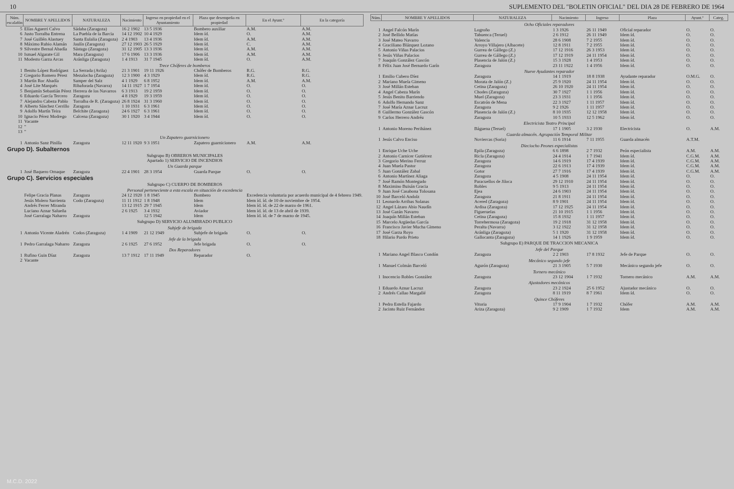10 SUPLEMENTO DEL "BOLETIN OFICIAL" DEL DIA 28 DE FEBRERO DE 1964
| Núm. escalafón | NOMBRE Y APELLIDOS | NATURALEZA | Nacimiento | Ingreso en propiedad en el Ayuntamiento | Plaza que desempeña en propiedad | En el Ayunt.º | En la categoría |
| --- | --- | --- | --- | --- | --- | --- | --- |
| 5 | Elías Aguerri Calvo | Sádaba (Zaragoza) | 16 2 1902 | 13 5 1936 | Bombero auxiliar | A.M. | A.M. |
| 6 | Justo Torralba Entrena | La Puebla de la Barcia | 14 12 1902 | 10 4 1929 | Idem íd. | O. | A.M. |
| 7 | José Guillén Alastuey | Santa Eulalia (Zaragoza) | 2 4 1903 | 13 4 1936 | Idem íd. | A.M. | A.M. |
| 8 | Máximo Rubio Alamán | Jaulín (Zaragoza) | 27 12 1903 | 26 5 1929 | Idem íd. | C. | A.M. |
| 9 | Silvestre Bernal Abadía | Sástago (Zaragoza) | 31 12 1905 | 13 3 1936 | Idem íd. | A.M. | A.M. |
| 10 | Ismael Algarate Gil | Mara (Zaragoza) | 17 6 1906 | 13 3 1936 | Idem íd. | A.M. | A.M. |
| 11 | Modesto Garza Arcas | Aránliga (Zaragoza) | 1 4 1913 | 31 7 1945 | Idem íd. | O. | A.M. |
| Trece Chóferes de bomberos | | | | | | | |
| 1 | Benito López Rodríguez | La Serrada (Avila) | 21 3 1901 | 19 11 1926 | Chófer de Bomberos | R.G. | R.G. |
| 2 | Gregorio Romero Pérez | Mezalocha (Zaragoza) | 12 3 1900 | 4 3 1929 | Idem íd. | R.G. | R.G. |
| 3 | Martín Roc Abadía | Samper del Salz | 4 1 1929 | 6 8 1952 | Idem íd. | A.M. | A.M. |
| 4 | José Lite Marqués | Ribaforada (Navarra) | 14 11 1927 | 1 7 1954 | Idem íd. | O. | O. |
| 5 | Benjamín Sebastián Pérez | Herrera de los Navarros | 6 3 1913 | 19 2 1959 | Idem íd. | O. | O. |
| 6 | Eduardo García Tercero | Zaragoza | 4 8 1929 | 19 3 1959 | Idem íd. | O. | O. |
| 7 | Alejandro Cabeza Pablo | Torralba de R. (Zaragoza) | 26 8 1924 | 31 3 1960 | Idem íd. | O. | O. |
| 8 | Alberto Sánchez Cerrillo | Zaragoza | 1 10 1931 | 6 3 1961 | Idem íd. | O. | O. |
| 9 | Adolfo Martín Teira | Belchite (Zaragoza) | 24 6 1927 | 6 3 1961 | Idem íd. | O. | O. |
| 10 | Ignacio Pérez Modrego | Calcena (Zaragoza) | 30 1 1920 | 3 4 1944 | Idem íd. | O. | O. |
| 11 | Vacante | | | | | | |
| 12 | " | | | | | | |
| 13 | " | | | | | | |
| Un Zapatero guarnicionero | | | | | | | |
| 1 | Antonio Sanz Pinilla | Zaragoza | 12 11 1920 | 9 3 1951 | Zapatero guarnicionero | A.M. | A.M. |
| Grupo D). Subalternos | | | | | | | |
| Subgrupo B) OBREROS MUNICIPALES Apartado 1) SERVICIO DE INCENDIOS | | | | | | | |
| Un Guarda parque | | | | | | | |
| 1 | José Baquero Ornaque | Zaragoza | 22 4 1901 | 28 3 1954 | Guarda Parque | O. | O. |
| Grupo C). Servicios especiales | | | | | | | |
| Subgrupo C) CUERPO DE BOMBEROS | | | | | | | |
| Personal perteneciente a esta escala en situación de excedencia | | | | | | | |
| | Felipe Gracia Planas | Zaragoza | 24 12 1920 | 1 8 1945 | Bombero | Excedencia voluntaria por acuerdo municipal de 4 febrero 1949. | |
| | Jesús Molero Sarrienta | Codo (Zaragoza) | 11 11 1912 | 1 8 1948 | Idem | Idem íd. íd. de 10 de noviembre de 1954. | |
| | Andrés Ferrer Miranda | | 13 12 1915 | 29 7 1945 | Idem | Idem íd. íd. de 22 de marzo de 1961. | |
| | Luciano Aznar Salueña | | 2 6 1925 | 3 4 1932 | Aviador | Idem íd. íd. de 13 de abril de 1939. | |
| | José Garralaga Naharro | Zaragoza | | 12 5 1942 | Idem | Idem íd. íd. de 7 de marzo de 1945. | |
| Subgrupo D) SERVICIO ALUMBRADO PUBLICO | | | | | | | |
| Subjefe de brigada | | | | | | | |
| 1 | Antonio Vicente Aladrén | Codos (Zaragoza) | 1 4 1909 | 21 12 1949 | Subjefe de brigada | O. | O. |
| Jefe de la brigada | | | | | | | |
| 1 | Pedro Garralaga Naharro | Zaragoza | 2 6 1925 | 27 6 1952 | Jefe brigada | O. | O. |
| Dos Reparadores | | | | | | | |
| 1 | Rufino Guin Díaz | Zaragoza | 13 7 1912 | 17 11 1949 | Reparador | O. | |
| 2 | Vacante | | | | | | |
| Núm. | NOMBRE Y APELLIDOS | NATURALEZA | Nacimiento | Ingreso | Plaza | Ayunt.º | Categ. |
| --- | --- | --- | --- | --- | --- | --- | --- |
| Ocho Oficiales reparadores | | | | | | | |
| 1 | Angel Falcón Marín | Logroño | 1 3 1926 | 26 11 1949 | Oficial reparador | O. | O. |
| 2 | José Bellido Matías | Tabuenca (Teruel) | 2 6 1912 | 26 11 1949 | Idem íd. | O. | O. |
| 3 | José Mateo Navarro | Valencia | 28 6 1908 | 7 2 1955 | Idem íd. | O. | O. |
| 4 | Graciliano Blázquez Lozano | Arroyo Villajero (Albacete) | 12 8 1911 | 7 2 1955 | Idem íd. | O. | O. |
| 5 | Antonio Viñas Palacios | Gurrea de Gállego (Z.) | 17 12 1916 | 26 3 1953 | Idem íd. | O. | O. |
| 6 | Jesús Viñas Palacios | Gurrea de Gállego (Z.) | 17 12 1919 | 24 11 1954 | Idem íd. | O. | O. |
| 7 | Joaquín González Gascón | Plasencia de Jalón (Z.) | 15 3 1928 | 1 4 1953 | Idem íd. | O. | O. |
| 8 | Félix Juan José Bernardo Garín | Zaragoza | 23 11 1922 | 1 4 1956 | Idem íd. | O. | O. |
| Nueve Ayudantes reparador | | | | | | | |
| 1 | Emilio Cubero Díez | Zaragoza | 14 1 1919 | 18 8 1938 | Ayudante reparador | O.M.G. | O. |
| 2 | Mariano Muela Gimeno | Morata de Jalón (Z.) | 25 9 1920 | 24 11 1954 | Idem íd. | O. | O. |
| 3 | José Millán Esteban | Cetina (Zaragoza) | 26 10 1920 | 24 11 1954 | Idem íd. | O. | O. |
| 4 | Angel Cabeza Marín | Chodes (Zaragoza) | 30 7 1927 | 1 1 1956 | Idem íd. | O. | O. |
| 5 | Jesús Benito Barriendo | Muel (Zaragoza) | 23 3 1931 | 1 1 1956 | Idem íd. | O. | O. |
| 6 | Adolfo Hernando Sanz | Escatrón de Mena | 22 3 1927 | 1 11 1957 | Idem íd. | O. | O. |
| 7 | José María Aznar Lacruz | Zaragoza | 9 2 1926 | 1 11 1957 | Idem íd. | O. | O. |
| 8 | Guillermo González Gascón | Plasencia de Jalón (Z.) | 8 10 1935 | 12 12 1958 | Idem íd. | O. | O. |
| 9 | Carlos Herrero Andréu | Zaragoza | 10 5 1933 | 12 5 1962 | Idem íd. | O. | O. |
| Electricista Teatro Principal | | | | | | | |
| 1 | Antonio Moreno Perihánez | Báguena (Teruel) | 17 1 1905 | 3 2 1930 | Electricista | O. | A.M. |
| Guarda almacén. Agrupación Temporal Militar | | | | | | | |
| 1 | Jesús Calvo Enciso | Noviercas (Soria) | 11 6 1914 | 7 11 1955 | Guarda almacén | A.T.M. | |
| Dieciocho Peones especialistas | | | | | | | |
| 1 | Enrique Uche Uche | Epila (Zaragoza) | 6 6 1898 | 2 7 1932 | Peón especialista | A.M. | A.M. |
| 2 | Antonio Carnicer Gutiérrez | Ricla (Zaragoza) | 24 4 1914 | 1 7 1941 | Idem íd. | C.G.M. | A.M. |
| 3 | Gregorio Merino Ferruz | Zaragoza | 14 6 1919 | 17 4 1939 | Idem íd. | C.G.M. | A.M. |
| 4 | Juan Muela Pastor | Zaragoza | 22 6 1913 | 17 4 1939 | Idem íd. | C.G.M. | A.M. |
| 5 | Juan González Zabal | Gotor | 27 7 1916 | 17 4 1939 | Idem íd. | C.G.M. | A.M. |
| 6 | Antonio Martínez Aliaga | Zaragoza | 4 5 1908 | 24 11 1954 | Idem íd. | O. | O. |
| 7 | José Ramón Montegudo | Paracuellos de Jiloca | 29 12 1910 | 24 11 1954 | Idem íd. | O. | O. |
| 8 | Maximino Buisán Gracia | Robles | 9 5 1913 | 24 11 1954 | Idem íd. | O. | O. |
| 9 | Juan José Casabona Tolosana | Ejea | 24 6 1903 | 24 11 1954 | Idem íd. | O. | O. |
| 10 | José Barceló Andolz | Zaragoza | 21 8 1911 | 24 11 1954 | Idem íd. | O. | O. |
| 11 | Leonardo Arribas Solanas | Acered (Zaragoza) | 8 9 1901 | 24 11 1954 | Idem íd. | O. | O. |
| 12 | Angel Lázaro Abio Naudín | Ardisa (Zaragoza) | 17 12 1925 | 24 11 1954 | Idem íd. | O. | O. |
| 13 | José Gazán Navarro | Figueruelas | 21 10 1915 | 1 1 1956 | Idem íd. | O. | O. |
| 14 | Joaquín Millán Esteban | Cetina (Zaragoza) | 15 8 1932 | 1 11 1957 | Idem íd. | O. | O. |
| 15 | Marcelo Argüedas García | Torrehermosa (Zaragoza) | 19 2 1918 | 31 12 1958 | Idem íd. | O. | O. |
| 16 | Francisco Javier Mucha Gimeno | Peralta (Navarra) | 3 12 1922 | 31 12 1958 | Idem íd. | O. | O. |
| 17 | José Garza Royo | Aránliga (Zaragoza) | 5 1 1920 | 31 12 1958 | Idem íd. | O. | O. |
| 18 | Hilario Pardo Prieto | Gallocanta (Zaragoza) | 14 1 1926 | 1 9 1959 | Idem íd. | O. | O. |
| Subgrupo E) PARQUE DE TRACCION MECANICA | | | | | | | |
| Jefe del Parque | | | | | | | |
| 1 | Mariano Angel Blasco Condón | Zaragoza | 2 2 1903 | 17 8 1932 | Jefe de Parque | O. | O. |
| Mecánico segundo jefe | | | | | | | |
| 1 | Manuel Colmán Barceló | Agurón (Zaragoza) | 21 3 1905 | 5 7 1930 | Mecánico segundo jefe | O. | O. |
| Tornero mecánico | | | | | | | |
| 1 | Inocencio Robles González | Zaragoza | 23 12 1904 | 1 7 1932 | Tornero mecánico | A.M. | A.M. |
| Ajustadores mecánicos | | | | | | | |
| 1 | Eduardo Aznar Lacruz | Zaragoza | 23 2 1924 | 25 6 1952 | Ajustador mecánico | O. | O. |
| 2 | Andrés Callao Margallé | Zaragoza | 8 11 1919 | 8 7 1961 | Idem íd. | O. | O. |
| Quince Chóferes | | | | | | | |
| 1 | Pedro Estella Fajardo | Vitoria | 17 9 1904 | 1 7 1932 | Chófer | A.M. | A.M. |
| 2 | Jacinto Ruiz Fernández | Ariza (Zaragoza) | 9 2 1909 | 1 7 1932 | Idem | A.M. | A.M. |
M.C.D. 2022